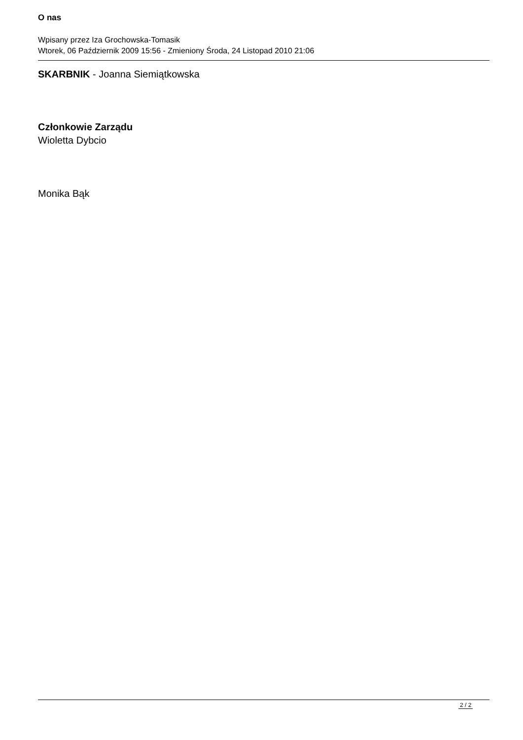O nas
Wpisany przez Iza Grochowska-Tomasik
Wtorek, 06 Październik 2009 15:56 - Zmieniony Środa, 24 Listopad 2010 21:06
SKARBNIK - Joanna Siemiątkowska
Członkowie Zarządu
Wioletta Dybcio
Monika Bąk
2 / 2